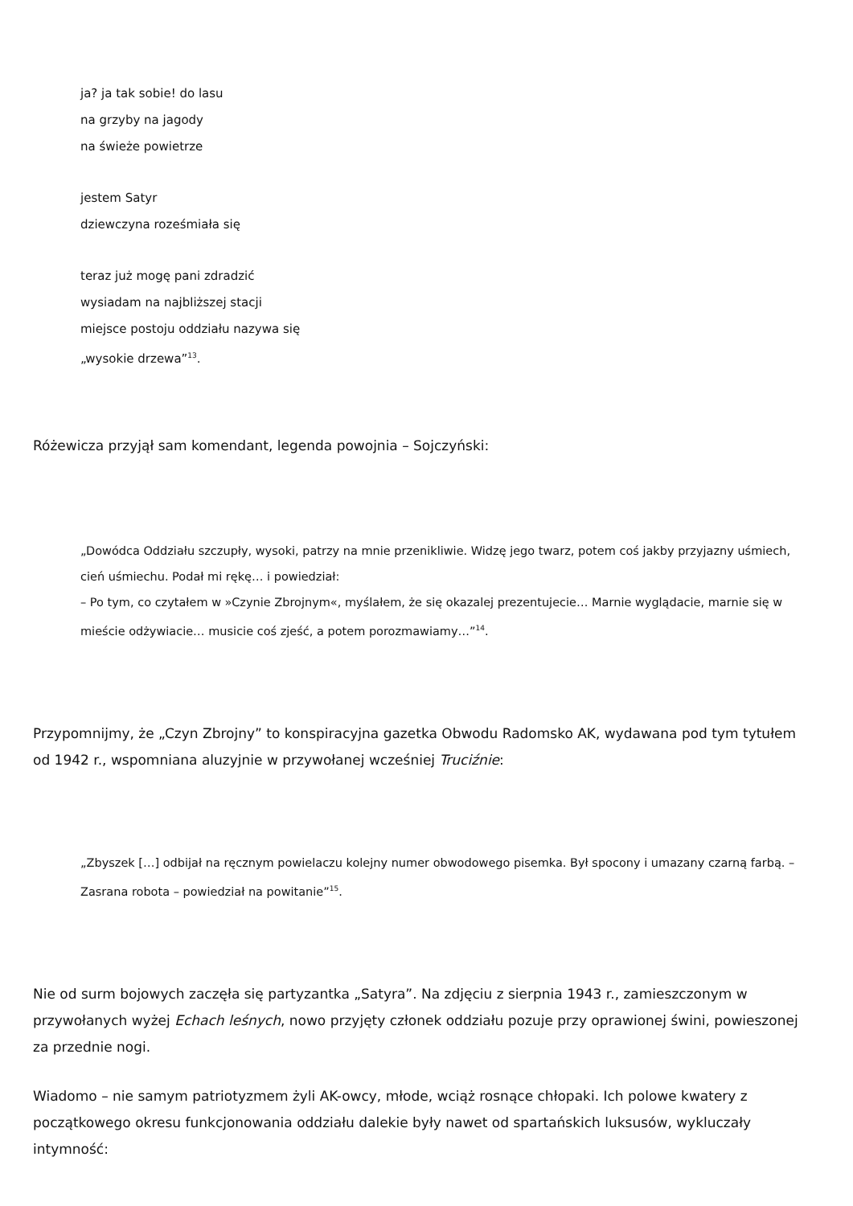ja? ja tak sobie! do lasu
na grzyby na jagody
na świeże powietrze
jestem Satyr
dziewczyna roześmiała się
teraz już mogę pani zdradzić
wysiadam na najbliższej stacji
miejsce postoju oddziału nazywa się
„wysokie drzewa”<sup>13</sup>.
Różewicza przyjął sam komendant, legenda powojnia – Sojczyński:
„Dowódca Oddziału szczupły, wysoki, patrzy na mnie przenikliwie. Widzę jego twarz, potem coś jakby przyjazny uśmiech, cień uśmiechu. Podał mi rękę… i powiedział:
– Po tym, co czytałem w »Czynie Zbrojnym«, myślałem, że się okazalej prezentujecie… Marnie wyglądacie, marnie się w mieście odżywiacie… musicie coś zjeść, a potem porozmawiamy…”<sup>14</sup>.
Przypomnijmy, że „Czyn Zbrojny” to konspiracyjna gazetka Obwodu Radomsko AK, wydawana pod tym tytułem od 1942 r., wspomniana aluzyjnie w przywołanej wcześniej Truciźnie:
„Zbyszek […] odbijał na ręcznym powielaczu kolejny numer obwodowego pisemka. Był spocony i umazany czarną farbą. – Zasrana robota – powiedział na powitanie”<sup>15</sup>.
Nie od surm bojowych zaczęła się partyzantka „Satyra”. Na zdjęciu z sierpnia 1943 r., zamieszczonym w przywołanych wyżej Echach leśnych, nowo przyjęty członek oddziału pozuje przy oprawionej świni, powieszonej za przednie nogi.
Wiadomo – nie samym patriotyzmem żyli AK-owcy, młode, wciąż rosnące chłopaki. Ich polowe kwatery z początkowego okresu funkcjonowania oddziału dalekie były nawet od spartańskich luksusów, wykluczały intymność: